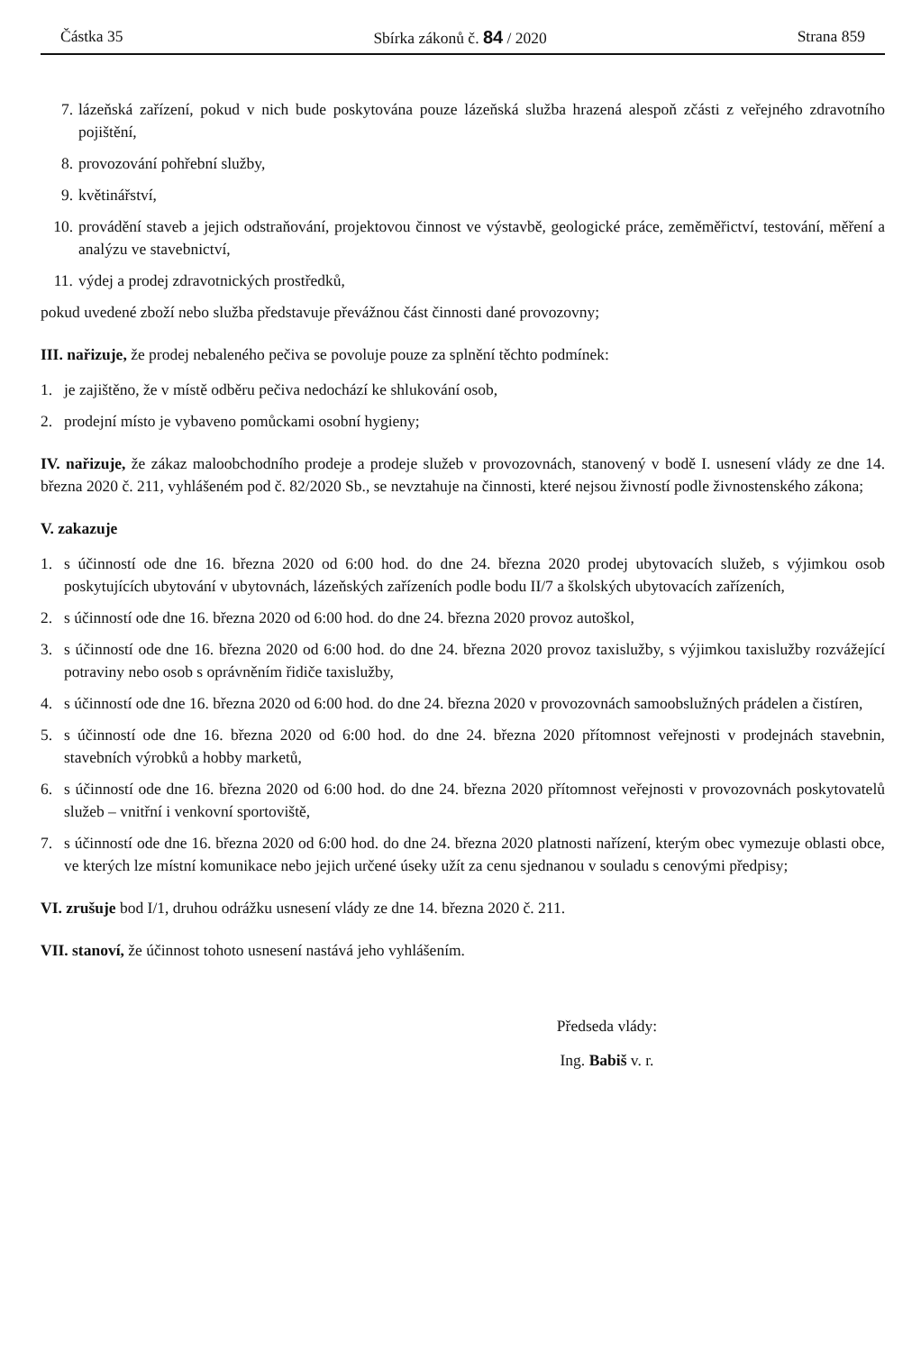Částka 35 Sbírka zákonů č. 84 / 2020 Strana 859
7. lázeňská zařízení, pokud v nich bude poskytována pouze lázeňská služba hrazená alespoň zčásti z veřejného zdravotního pojištění,
8. provozování pohřební služby,
9. květinářství,
10. provádění staveb a jejich odstraňování, projektovou činnost ve výstavbě, geologické práce, zeměměřictví, testování, měření a analýzu ve stavebnictví,
11. výdej a prodej zdravotnických prostředků,
pokud uvedené zboží nebo služba představuje převážnou část činnosti dané provozovny;
III. nařizuje, že prodej nebaleného pečiva se povoluje pouze za splnění těchto podmínek:
1. je zajištěno, že v místě odběru pečiva nedochází ke shlukování osob,
2. prodejní místo je vybaveno pomůckami osobní hygieny;
IV. nařizuje, že zákaz maloobchodního prodeje a prodeje služeb v provozovnách, stanovený v bodě I. usnesení vlády ze dne 14. března 2020 č. 211, vyhlášeném pod č. 82/2020 Sb., se nevztahuje na činnosti, které nejsou živností podle živnostenského zákona;
V. zakazuje
1. s účinností ode dne 16. března 2020 od 6:00 hod. do dne 24. března 2020 prodej ubytovacích služeb, s výjimkou osob poskytujících ubytování v ubytovnách, lázeňských zařízeních podle bodu II/7 a školských ubytovacích zařízeních,
2. s účinností ode dne 16. března 2020 od 6:00 hod. do dne 24. března 2020 provoz autoškol,
3. s účinností ode dne 16. března 2020 od 6:00 hod. do dne 24. března 2020 provoz taxislužby, s výjimkou taxislužby rozvážející potraviny nebo osob s oprávněním řidiče taxislužby,
4. s účinností ode dne 16. března 2020 od 6:00 hod. do dne 24. března 2020 v provozovnách samoobslužných prádelen a čistíren,
5. s účinností ode dne 16. března 2020 od 6:00 hod. do dne 24. března 2020 přítomnost veřejnosti v prodejnách stavebnin, stavebních výrobků a hobby marketů,
6. s účinností ode dne 16. března 2020 od 6:00 hod. do dne 24. března 2020 přítomnost veřejnosti v provozovnách poskytovatelů služeb – vnitřní i venkovní sportoviště,
7. s účinností ode dne 16. března 2020 od 6:00 hod. do dne 24. března 2020 platnosti nařízení, kterým obec vymezuje oblasti obce, ve kterých lze místní komunikace nebo jejich určené úseky užít za cenu sjednanou v souladu s cenovými předpisy;
VI. zrušuje bod I/1, druhou odrážku usnesení vlády ze dne 14. března 2020 č. 211.
VII. stanoví, že účinnost tohoto usnesení nastává jeho vyhlášením.
Předseda vlády:
Ing. Babiš v. r.